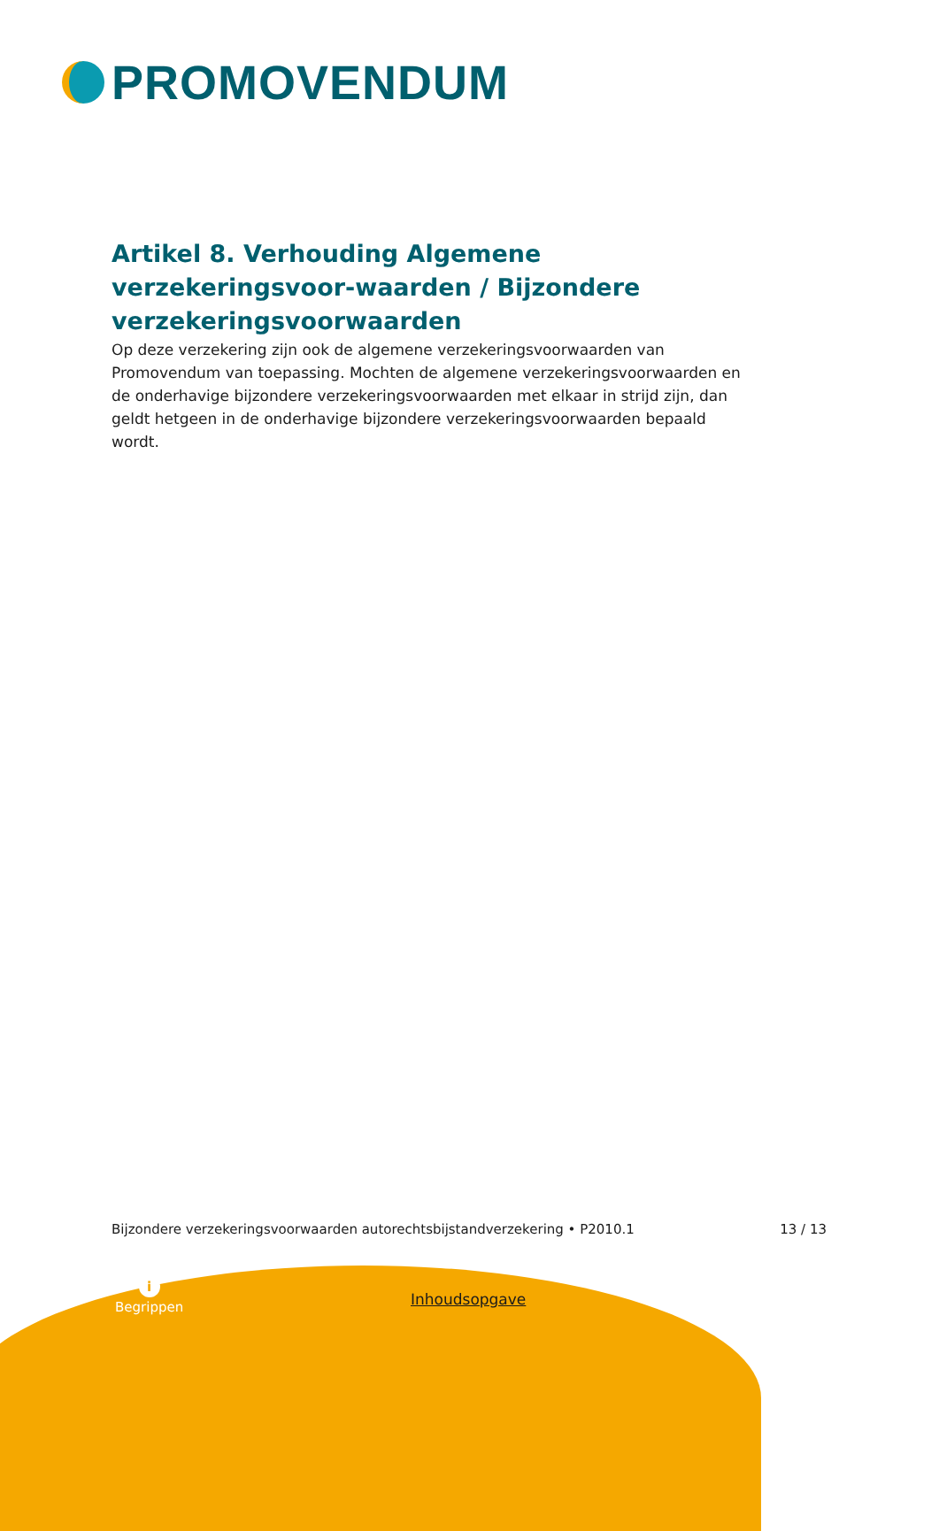PROMOVENDUM
Artikel 8. Verhouding Algemene verzekeringsvoor-waarden / Bijzondere verzekeringsvoorwaarden
Op deze verzekering zijn ook de algemene verzekeringsvoorwaarden van Promovendum van toepassing. Mochten de algemene verzekeringsvoorwaarden en de onderhavige bijzondere verzekeringsvoorwaarden met elkaar in strijd zijn, dan geldt hetgeen in de onderhavige bijzondere verzekeringsvoorwaarden bepaald wordt.
Bijzondere verzekeringsvoorwaarden autorechtsbijstandverzekering • P2010.1 13 / 13
i
Begrippen
Inhoudsopgave